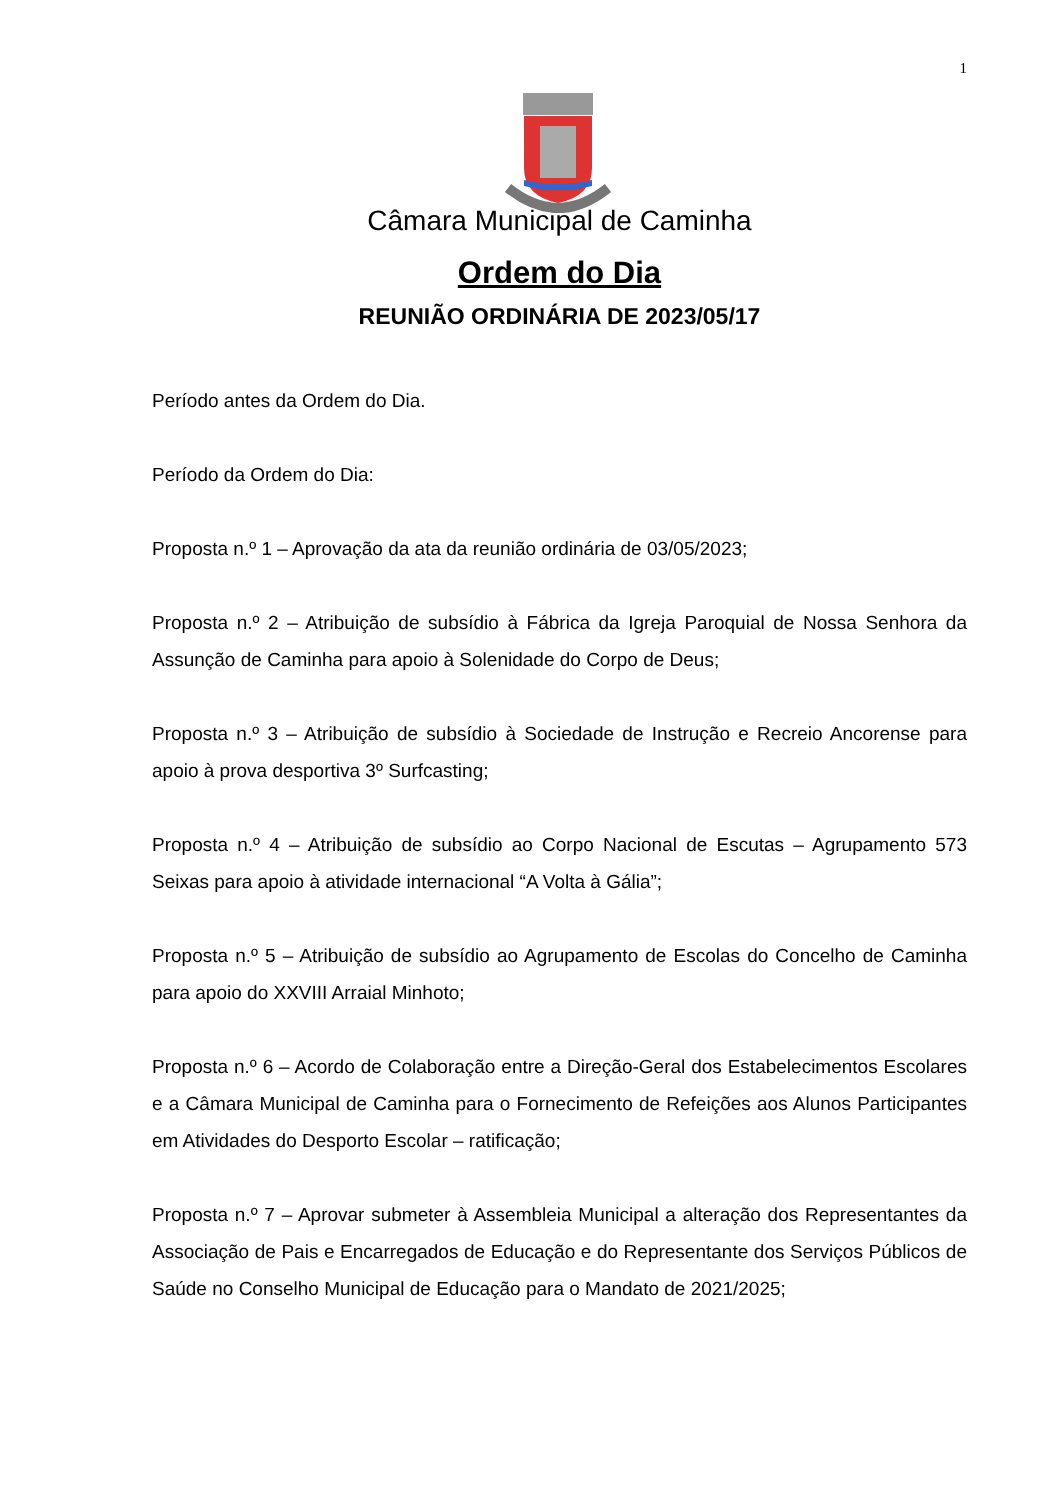1
Câmara Municipal de Caminha
Ordem do Dia
REUNIÃO ORDINÁRIA DE 2023/05/17
Período antes da Ordem do Dia.
Período da Ordem do Dia:
Proposta n.º 1 – Aprovação da ata da reunião ordinária de 03/05/2023;
Proposta n.º 2 – Atribuição de subsídio à Fábrica da Igreja Paroquial de Nossa Senhora da Assunção de Caminha para apoio à Solenidade do Corpo de Deus;
Proposta n.º 3 – Atribuição de subsídio à Sociedade de Instrução e Recreio Ancorense para apoio à prova desportiva 3º Surfcasting;
Proposta n.º 4 – Atribuição de subsídio ao Corpo Nacional de Escutas – Agrupamento 573 Seixas para apoio à atividade internacional “A Volta à Gália”;
Proposta n.º 5 – Atribuição de subsídio ao Agrupamento de Escolas do Concelho de Caminha para apoio do XXVIII Arraial Minhoto;
Proposta n.º 6 – Acordo de Colaboração entre a Direção-Geral dos Estabelecimentos Escolares e a Câmara Municipal de Caminha para o Fornecimento de Refeições aos Alunos Participantes em Atividades do Desporto Escolar – ratificação;
Proposta n.º 7 – Aprovar submeter à Assembleia Municipal a alteração dos Representantes da Associação de Pais e Encarregados de Educação e do Representante dos Serviços Públicos de Saúde no Conselho Municipal de Educação para o Mandato de 2021/2025;